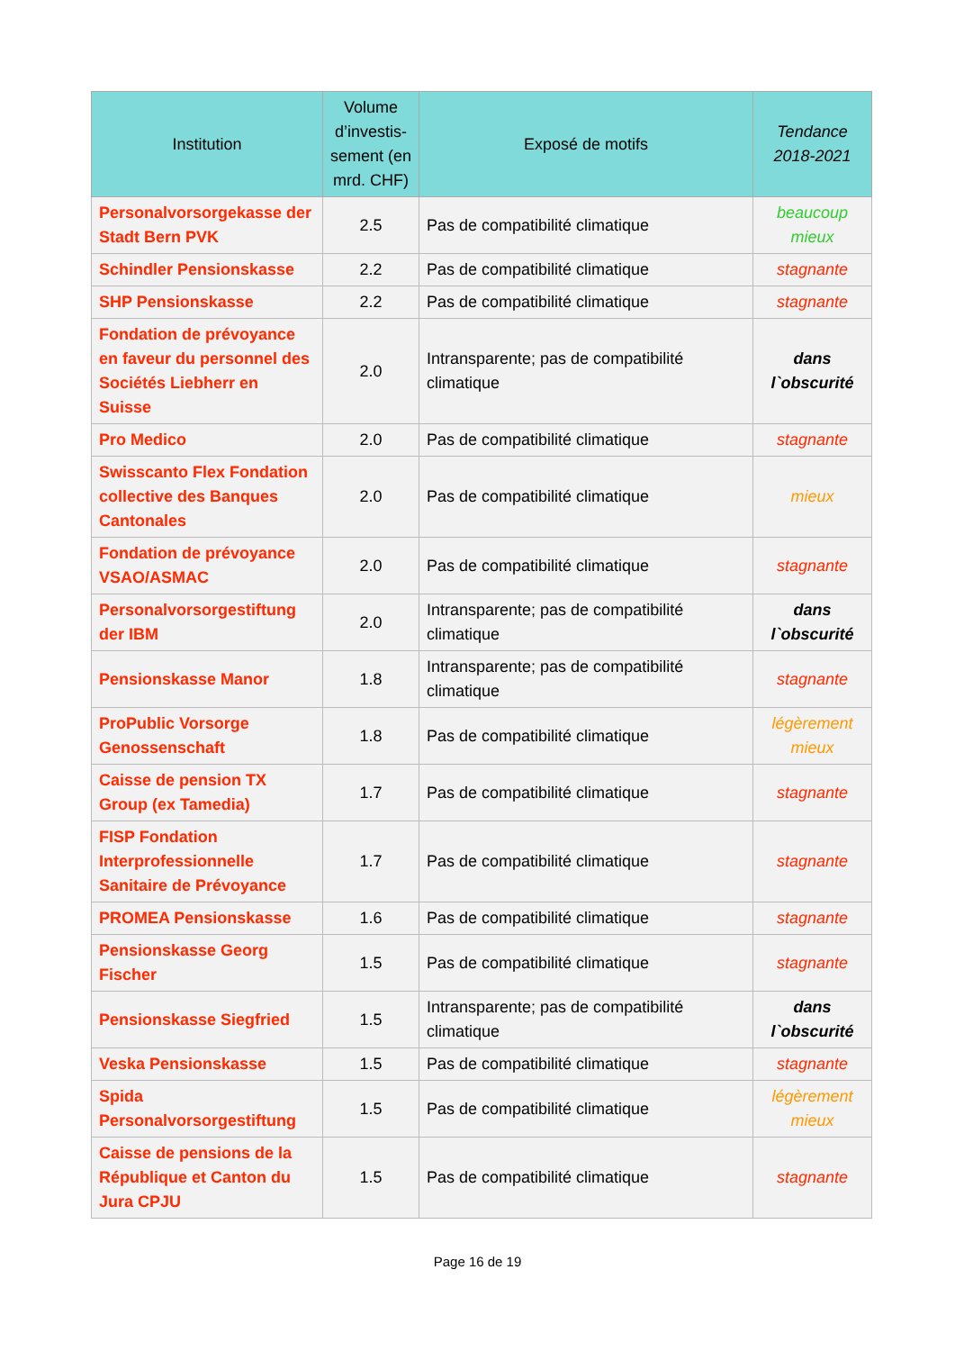| Institution | Volume d’investis-sement (en mrd. CHF) | Exposé de motifs | Tendance 2018-2021 |
| --- | --- | --- | --- |
| Personalvorsorgekasse der Stadt Bern PVK | 2.5 | Pas de compatibilité climatique | beaucoup mieux |
| Schindler Pensionskasse | 2.2 | Pas de compatibilité climatique | stagnante |
| SHP Pensionskasse | 2.2 | Pas de compatibilité climatique | stagnante |
| Fondation de prévoyance en faveur du personnel des Sociétés Liebherr en Suisse | 2.0 | Intransparente; pas de compatibilité climatique | dans l`obscurité |
| Pro Medico | 2.0 | Pas de compatibilité climatique | stagnante |
| Swisscanto Flex Fondation collective des Banques Cantonales | 2.0 | Pas de compatibilité climatique | mieux |
| Fondation de prévoyance VSAO/ASMAC | 2.0 | Pas de compatibilité climatique | stagnante |
| Personalvorsorgestiftung der IBM | 2.0 | Intransparente; pas de compatibilité climatique | dans l`obscurité |
| Pensionskasse Manor | 1.8 | Intransparente; pas de compatibilité climatique | stagnante |
| ProPublic Vorsorge Genossenschaft | 1.8 | Pas de compatibilité climatique | légèrement mieux |
| Caisse de pension TX Group (ex Tamedia) | 1.7 | Pas de compatibilité climatique | stagnante |
| FISP Fondation Interprofessionnelle Sanitaire de Prévoyance | 1.7 | Pas de compatibilité climatique | stagnante |
| PROMEA Pensionskasse | 1.6 | Pas de compatibilité climatique | stagnante |
| Pensionskasse Georg Fischer | 1.5 | Pas de compatibilité climatique | stagnante |
| Pensionskasse Siegfried | 1.5 | Intransparente; pas de compatibilité climatique | dans l`obscurité |
| Veska Pensionskasse | 1.5 | Pas de compatibilité climatique | stagnante |
| Spida Personalvorsorgestiftung | 1.5 | Pas de compatibilité climatique | légèrement mieux |
| Caisse de pensions de la République et Canton du Jura CPJU | 1.5 | Pas de compatibilité climatique | stagnante |
Page 16 de 19